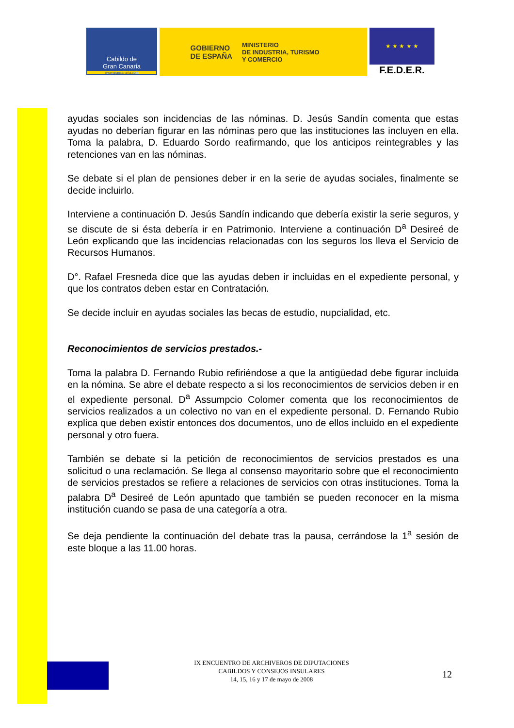Cabildo de
Gran Canaria
www.grancanaria.com
GOBIERNO
DE ESPAÑA
MINISTERIO
DE INDUSTRIA, TURISMO
Y COMERCIO
★ ★ ★ ★ ★
F.E.D.E.R.
ayudas sociales son incidencias de las nóminas. D. Jesús Sandín comenta que estas ayudas no deberían figurar en las nóminas pero que las instituciones las incluyen en ella. Toma la palabra, D. Eduardo Sordo reafirmando, que los anticipos reintegrables y las retenciones van en las nóminas.
Se debate si el plan de pensiones deber ir en la serie de ayudas sociales, finalmente se decide incluirlo.
Interviene a continuación D. Jesús Sandín indicando que debería existir la serie seguros, y se discute de si ésta debería ir en Patrimonio. Interviene a continuación D<sup>a</sup> Desireé de León explicando que las incidencias relacionadas con los seguros los lleva el Servicio de Recursos Humanos.
D°. Rafael Fresneda dice que las ayudas deben ir incluidas en el expediente personal, y que los contratos deben estar en Contratación.
Se decide incluir en ayudas sociales las becas de estudio, nupcialidad, etc.
Reconocimientos de servicios prestados.-
Toma la palabra D. Fernando Rubio refiriéndose a que la antigüedad debe figurar incluida en la nómina. Se abre el debate respecto a si los reconocimientos de servicios deben ir en el expediente personal. D<sup>a</sup> Assumpcio Colomer comenta que los reconocimientos de servicios realizados a un colectivo no van en el expediente personal. D. Fernando Rubio explica que deben existir entonces dos documentos, uno de ellos incluido en el expediente personal y otro fuera.
También se debate si la petición de reconocimientos de servicios prestados es una solicitud o una reclamación. Se llega al consenso mayoritario sobre que el reconocimiento de servicios prestados se refiere a relaciones de servicios con otras instituciones. Toma la palabra D<sup>a</sup> Desireé de León apuntado que también se pueden reconocer en la misma institución cuando se pasa de una categoría a otra.
Se deja pendiente la continuación del debate tras la pausa, cerrándose la 1<sup>a</sup> sesión de este bloque a las 11.00 horas.
IX ENCUENTRO DE ARCHIVEROS DE DIPUTACIONES
CABILDOS Y CONSEJOS INSULARES
14, 15, 16 y 17 de mayo de 2008
12